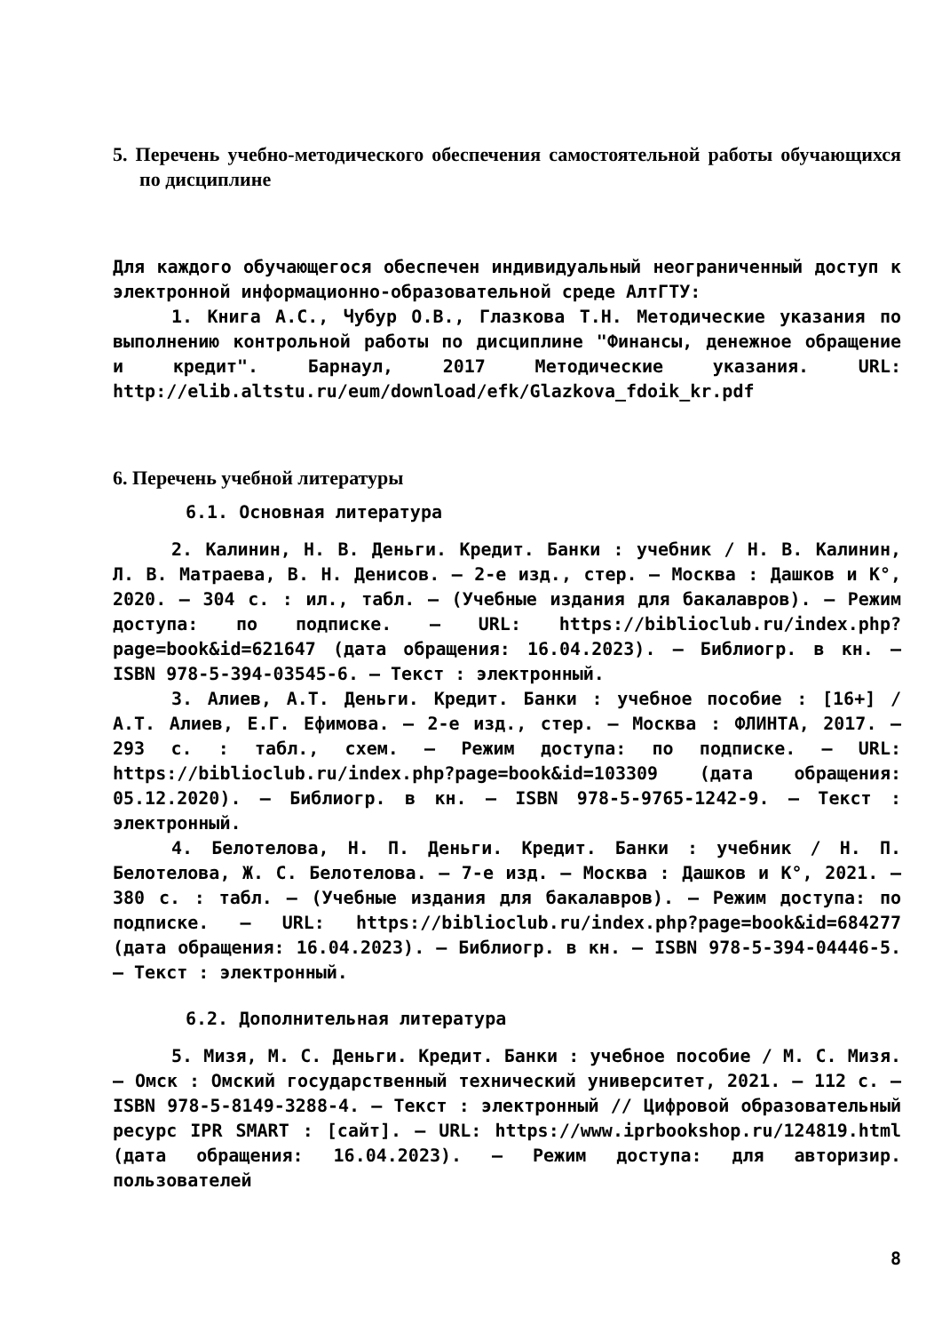5. Перечень учебно-методического обеспечения самостоятельной работы обучающихся по дисциплине
Для каждого обучающегося обеспечен индивидуальный неограниченный доступ к электронной информационно-образовательной среде АлтГТУ:
1. Книга А.С., Чубур О.В., Глазкова Т.Н. Методические указания по выполнению контрольной работы по дисциплине "Финансы, денежное обращение и кредит". Барнаул, 2017 Методические указания. URL: http://elib.altstu.ru/eum/download/efk/Glazkova_fdoik_kr.pdf
6. Перечень учебной литературы
6.1. Основная литература
2. Калинин, Н. В. Деньги. Кредит. Банки : учебник / Н. В. Калинин, Л. В. Матраева, В. Н. Денисов. – 2-е изд., стер. – Москва : Дашков и К°, 2020. – 304 с. : ил., табл. – (Учебные издания для бакалавров). – Режим доступа: по подписке. – URL: https://biblioclub.ru/index.php?page=book&id=621647 (дата обращения: 16.04.2023). – Библиогр. в кн. – ISBN 978-5-394-03545-6. – Текст : электронный.
3. Алиев, А.Т. Деньги. Кредит. Банки : учебное пособие : [16+] / А.Т. Алиев, Е.Г. Ефимова. – 2-е изд., стер. – Москва : ФЛИНТА, 2017. – 293 с. : табл., схем. – Режим доступа: по подписке. – URL: https://biblioclub.ru/index.php?page=book&id=103309 (дата обращения: 05.12.2020). – Библиогр. в кн. – ISBN 978-5-9765-1242-9. – Текст : электронный.
4. Белотелова, Н. П. Деньги. Кредит. Банки : учебник / Н. П. Белотелова, Ж. С. Белотелова. – 7-е изд. – Москва : Дашков и К°, 2021. – 380 с. : табл. – (Учебные издания для бакалавров). – Режим доступа: по подписке. – URL: https://biblioclub.ru/index.php?page=book&id=684277 (дата обращения: 16.04.2023). – Библиогр. в кн. – ISBN 978-5-394-04446-5. – Текст : электронный.
6.2. Дополнительная литература
5. Мизя, М. С. Деньги. Кредит. Банки : учебное пособие / М. С. Мизя. — Омск : Омский государственный технический университет, 2021. — 112 с. — ISBN 978-5-8149-3288-4. — Текст : электронный // Цифровой образовательный ресурс IPR SMART : [сайт]. — URL: https://www.iprbookshop.ru/124819.html (дата обращения: 16.04.2023). — Режим доступа: для авторизир. пользователей
8